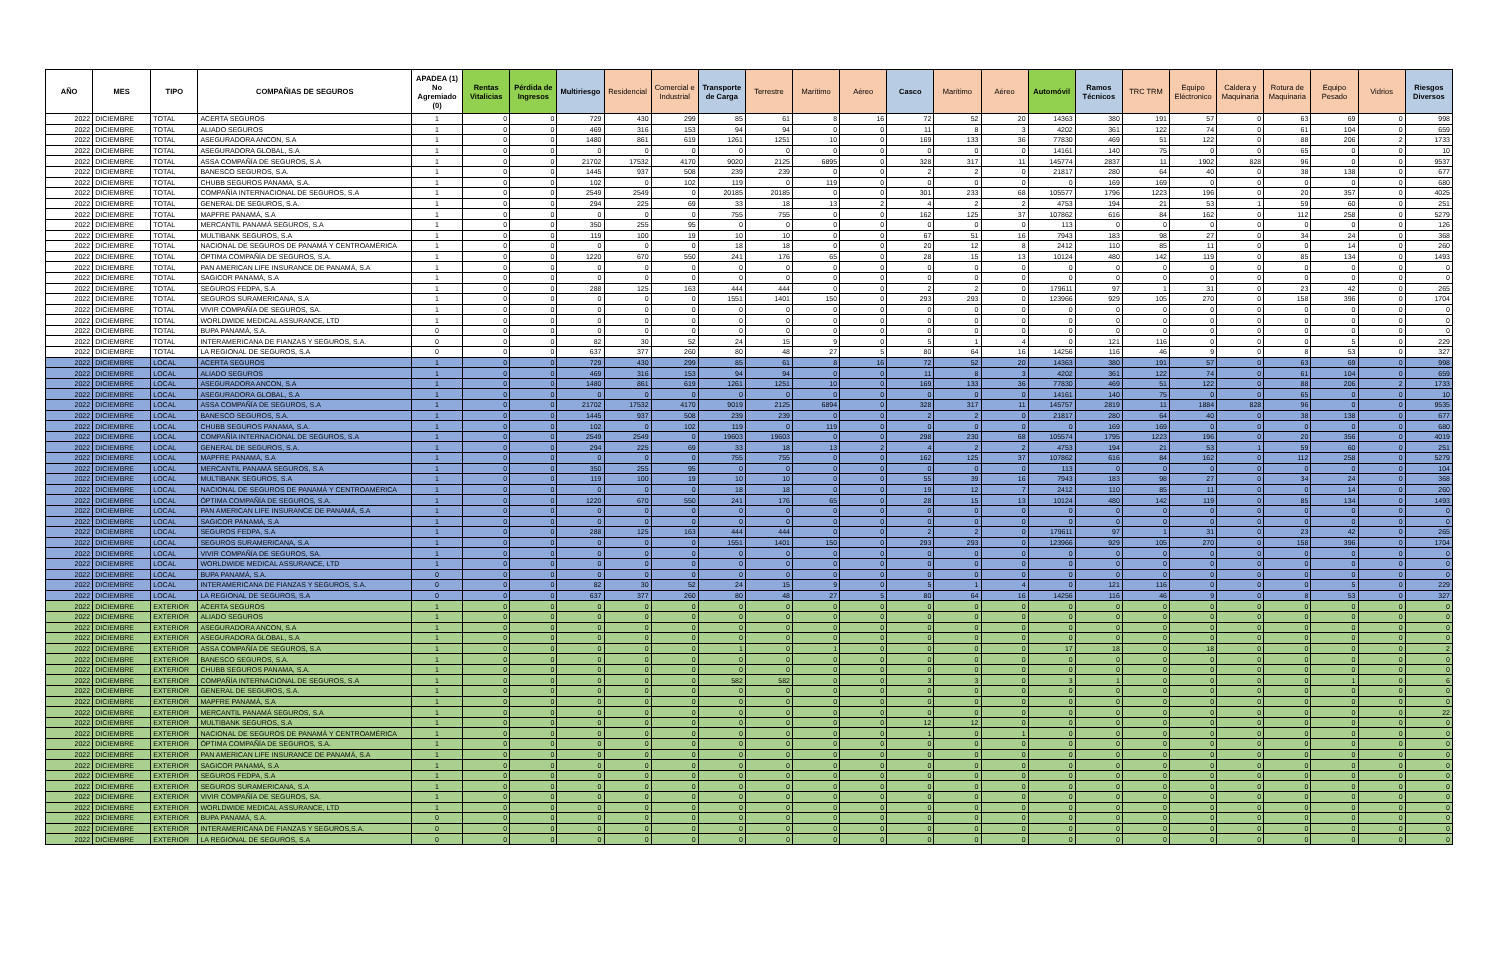| AÑO | MES | TIPO | COMPAÑIAS DE SEGUROS | APADEA (1) No Agremiado (0) | Rentas Vitalicias | Pérdida de Ingresos | Multiriesgo | Residencial | Comercial e Industrial | Transporte de Carga | Terrestre | Marítimo | Aéreo | Casco | Marítimo | Aéreo | Automóvil | Ramos Técnicos | TRC TRM | Equipo Eléctronico | Caldera y Maquinaria | Rotura de Maquinaria | Equipo Pesado | Vidrios | Riesgos Diversos |
| --- | --- | --- | --- | --- | --- | --- | --- | --- | --- | --- | --- | --- | --- | --- | --- | --- | --- | --- | --- | --- | --- | --- | --- | --- | --- |
| 2022 | DICIEMBRE | TOTAL | ACERTA SEGUROS | 1 | 0 | 0 | 729 | 430 | 299 | 85 | 61 | 8 | 16 | 72 | 52 | 20 | 14363 | 380 | 191 | 57 | 0 | 63 | 69 | 0 | 998 |
| 2022 | DICIEMBRE | TOTAL | ALIADO SEGUROS | 1 | 0 | 0 | 469 | 316 | 153 | 94 | 94 | 0 | 0 | 11 | 8 | 3 | 4202 | 361 | 122 | 74 | 0 | 61 | 104 | 0 | 659 |
| 2022 | DICIEMBRE | TOTAL | ASEGURADORA ANCON, S.A | 1 | 0 | 0 | 1480 | 861 | 619 | 1261 | 1251 | 10 | 0 | 169 | 133 | 36 | 77830 | 469 | 51 | 122 | 0 | 88 | 206 | 2 | 1733 |
| 2022 | DICIEMBRE | TOTAL | ASEGURADORA GLOBAL, S.A | 1 | 0 | 0 | 0 | 0 | 0 | 0 | 0 | 0 | 0 | 0 | 0 | 0 | 14161 | 140 | 75 | 0 | 0 | 65 | 0 | 0 | 10 |
| 2022 | DICIEMBRE | TOTAL | ASSA COMPAÑÍA DE SEGUROS, S.A | 1 | 0 | 0 | 21702 | 17532 | 4170 | 9020 | 2125 | 6895 | 0 | 328 | 317 | 11 | 145774 | 2837 | 11 | 1902 | 828 | 96 | 0 | 0 | 9537 |
| 2022 | DICIEMBRE | TOTAL | BANESCO SEGUROS, S.A. | 1 | 0 | 0 | 1445 | 937 | 508 | 239 | 239 | 0 | 0 | 2 | 2 | 0 | 21817 | 280 | 64 | 40 | 0 | 38 | 138 | 0 | 677 |
| 2022 | DICIEMBRE | TOTAL | CHUBB SEGUROS PANAMA, S.A. | 1 | 0 | 0 | 102 | 0 | 102 | 119 | 0 | 119 | 0 | 0 | 0 | 0 | 0 | 169 | 169 | 0 | 0 | 0 | 0 | 0 | 680 |
| 2022 | DICIEMBRE | TOTAL | COMPAÑÍA INTERNACIONAL DE SEGUROS, S.A | 1 | 0 | 0 | 2549 | 2549 | 0 | 20185 | 20185 | 0 | 0 | 301 | 233 | 68 | 105577 | 1796 | 1223 | 196 | 0 | 20 | 357 | 0 | 4025 |
| 2022 | DICIEMBRE | TOTAL | GENERAL DE SEGUROS, S.A. | 1 | 0 | 0 | 294 | 225 | 69 | 33 | 18 | 13 | 2 | 4 | 2 | 2 | 4753 | 194 | 21 | 53 | 1 | 59 | 60 | 0 | 251 |
| 2022 | DICIEMBRE | TOTAL | MAPFRE PANAMÁ, S.A | 1 | 0 | 0 | 0 | 0 | 0 | 755 | 755 | 0 | 0 | 162 | 125 | 37 | 107862 | 616 | 84 | 162 | 0 | 112 | 258 | 0 | 5279 |
| 2022 | DICIEMBRE | TOTAL | MERCANTIL PANAMÁ SEGUROS, S.A | 1 | 0 | 0 | 350 | 255 | 95 | 0 | 0 | 0 | 0 | 0 | 0 | 0 | 113 | 0 | 0 | 0 | 0 | 0 | 0 | 0 | 126 |
| 2022 | DICIEMBRE | TOTAL | MULTIBANK SEGUROS, S.A | 1 | 0 | 0 | 119 | 100 | 19 | 10 | 10 | 0 | 0 | 67 | 51 | 16 | 7943 | 183 | 98 | 27 | 0 | 34 | 24 | 0 | 368 |
| 2022 | DICIEMBRE | TOTAL | NACIONAL DE SEGUROS DE PANAMÁ Y CENTROAMÉRICA | 1 | 0 | 0 | 0 | 0 | 0 | 18 | 18 | 0 | 0 | 20 | 12 | 8 | 2412 | 110 | 85 | 11 | 0 | 0 | 14 | 0 | 260 |
| 2022 | DICIEMBRE | TOTAL | ÓPTIMA COMPAÑÍA DE SEGUROS, S.A. | 1 | 0 | 0 | 1220 | 670 | 550 | 241 | 176 | 65 | 0 | 28 | 15 | 13 | 10124 | 480 | 142 | 119 | 0 | 85 | 134 | 0 | 1493 |
| 2022 | DICIEMBRE | TOTAL | PAN AMERICAN LIFE INSURANCE DE PANAMÁ, S.A | 1 | 0 | 0 | 0 | 0 | 0 | 0 | 0 | 0 | 0 | 0 | 0 | 0 | 0 | 0 | 0 | 0 | 0 | 0 | 0 | 0 | 0 |
| 2022 | DICIEMBRE | TOTAL | SAGICOR PANAMÁ, S.A | 1 | 0 | 0 | 0 | 0 | 0 | 0 | 0 | 0 | 0 | 0 | 0 | 0 | 0 | 0 | 0 | 0 | 0 | 0 | 0 | 0 | 0 |
| 2022 | DICIEMBRE | TOTAL | SEGUROS FEDPA, S.A | 1 | 0 | 0 | 288 | 125 | 163 | 444 | 444 | 0 | 0 | 2 | 2 | 0 | 179611 | 97 | 1 | 31 | 0 | 23 | 42 | 0 | 265 |
| 2022 | DICIEMBRE | TOTAL | SEGUROS SURAMERICANA, S.A | 1 | 0 | 0 | 0 | 0 | 0 | 1551 | 1401 | 150 | 0 | 293 | 293 | 0 | 123966 | 929 | 105 | 270 | 0 | 158 | 396 | 0 | 1704 |
| 2022 | DICIEMBRE | TOTAL | VIVIR COMPAÑÍA DE SEGUROS, SA. | 1 | 0 | 0 | 0 | 0 | 0 | 0 | 0 | 0 | 0 | 0 | 0 | 0 | 0 | 0 | 0 | 0 | 0 | 0 | 0 | 0 | 0 |
| 2022 | DICIEMBRE | TOTAL | WORLDWIDE MEDICAL ASSURANCE, LTD | 1 | 0 | 0 | 0 | 0 | 0 | 0 | 0 | 0 | 0 | 0 | 0 | 0 | 0 | 0 | 0 | 0 | 0 | 0 | 0 | 0 | 0 |
| 2022 | DICIEMBRE | TOTAL | BUPA PANAMÁ, S.A. | 0 | 0 | 0 | 0 | 0 | 0 | 0 | 0 | 0 | 0 | 0 | 0 | 0 | 0 | 0 | 0 | 0 | 0 | 0 | 0 | 0 | 0 |
| 2022 | DICIEMBRE | TOTAL | INTERAMERICANA DE FIANZAS Y SEGUROS, S.A. | 0 | 0 | 0 | 82 | 30 | 52 | 24 | 15 | 9 | 0 | 5 | 1 | 4 | 0 | 121 | 116 | 0 | 0 | 0 | 5 | 0 | 229 |
| 2022 | DICIEMBRE | TOTAL | LA REGIONAL DE SEGUROS, S.A | 0 | 0 | 0 | 637 | 377 | 260 | 80 | 48 | 27 | 5 | 80 | 64 | 16 | 14256 | 116 | 46 | 9 | 0 | 8 | 53 | 0 | 327 |
| 2022 | DICIEMBRE | LOCAL | ACERTA SEGUROS | 1 | 0 | 0 | 729 | 430 | 299 | 85 | 61 | 8 | 16 | 72 | 52 | 20 | 14363 | 380 | 191 | 57 | 0 | 63 | 69 | 0 | 998 |
| 2022 | DICIEMBRE | LOCAL | ALIADO SEGUROS | 1 | 0 | 0 | 469 | 316 | 153 | 94 | 94 | 0 | 0 | 11 | 8 | 3 | 4202 | 361 | 122 | 74 | 0 | 61 | 104 | 0 | 659 |
| 2022 | DICIEMBRE | LOCAL | ASEGURADORA ANCON, S.A | 1 | 0 | 0 | 1480 | 861 | 619 | 1261 | 1251 | 10 | 0 | 169 | 133 | 36 | 77830 | 469 | 51 | 122 | 0 | 88 | 206 | 2 | 1733 |
| 2022 | DICIEMBRE | LOCAL | ASEGURADORA GLOBAL, S.A | 1 | 0 | 0 | 0 | 0 | 0 | 0 | 0 | 0 | 0 | 0 | 0 | 0 | 14161 | 140 | 75 | 0 | 0 | 65 | 0 | 0 | 10 |
| 2022 | DICIEMBRE | LOCAL | ASSA COMPAÑÍA DE SEGUROS, S.A | 1 | 0 | 0 | 21702 | 17532 | 4170 | 9019 | 2125 | 6894 | 0 | 328 | 317 | 11 | 145757 | 2819 | 11 | 1884 | 828 | 96 | 0 | 0 | 9535 |
| 2022 | DICIEMBRE | LOCAL | BANESCO SEGUROS, S.A. | 1 | 0 | 0 | 1445 | 937 | 508 | 239 | 239 | 0 | 0 | 2 | 2 | 0 | 21817 | 280 | 64 | 40 | 0 | 38 | 138 | 0 | 677 |
| 2022 | DICIEMBRE | LOCAL | CHUBB SEGUROS PANAMA, S.A. | 1 | 0 | 0 | 102 | 0 | 102 | 119 | 0 | 119 | 0 | 0 | 0 | 0 | 0 | 169 | 169 | 0 | 0 | 0 | 0 | 0 | 680 |
| 2022 | DICIEMBRE | LOCAL | COMPAÑÍA INTERNACIONAL DE SEGUROS, S.A | 1 | 0 | 0 | 2549 | 2549 | 0 | 19603 | 19603 | 0 | 0 | 298 | 230 | 68 | 105574 | 1795 | 1223 | 196 | 0 | 20 | 356 | 0 | 4019 |
| 2022 | DICIEMBRE | LOCAL | GENERAL DE SEGUROS, S.A. | 1 | 0 | 0 | 294 | 225 | 69 | 33 | 18 | 13 | 2 | 4 | 2 | 2 | 4753 | 194 | 21 | 53 | 1 | 59 | 60 | 0 | 251 |
| 2022 | DICIEMBRE | LOCAL | MAPFRE PANAMÁ, S.A | 1 | 0 | 0 | 0 | 0 | 0 | 755 | 755 | 0 | 0 | 162 | 125 | 37 | 107862 | 616 | 84 | 162 | 0 | 112 | 258 | 0 | 5279 |
| 2022 | DICIEMBRE | LOCAL | MERCANTIL PANAMÁ SEGUROS, S.A | 1 | 0 | 0 | 350 | 255 | 95 | 0 | 0 | 0 | 0 | 0 | 0 | 0 | 113 | 0 | 0 | 0 | 0 | 0 | 0 | 0 | 104 |
| 2022 | DICIEMBRE | LOCAL | MULTIBANK SEGUROS, S.A | 1 | 0 | 0 | 119 | 100 | 19 | 10 | 10 | 0 | 0 | 55 | 39 | 16 | 7943 | 183 | 98 | 27 | 0 | 34 | 24 | 0 | 368 |
| 2022 | DICIEMBRE | LOCAL | NACIONAL DE SEGUROS DE PANAMÁ Y CENTROAMÉRICA | 1 | 0 | 0 | 0 | 0 | 0 | 18 | 18 | 0 | 0 | 19 | 12 | 7 | 2412 | 110 | 85 | 11 | 0 | 0 | 14 | 0 | 260 |
| 2022 | DICIEMBRE | LOCAL | ÓPTIMA COMPAÑÍA DE SEGUROS, S.A. | 1 | 0 | 0 | 1220 | 670 | 550 | 241 | 176 | 65 | 0 | 28 | 15 | 13 | 10124 | 480 | 142 | 119 | 0 | 85 | 134 | 0 | 1493 |
| 2022 | DICIEMBRE | LOCAL | PAN AMERICAN LIFE INSURANCE DE PANAMÁ, S.A | 1 | 0 | 0 | 0 | 0 | 0 | 0 | 0 | 0 | 0 | 0 | 0 | 0 | 0 | 0 | 0 | 0 | 0 | 0 | 0 | 0 | 0 |
| 2022 | DICIEMBRE | LOCAL | SAGICOR PANAMÁ, S.A | 1 | 0 | 0 | 0 | 0 | 0 | 0 | 0 | 0 | 0 | 0 | 0 | 0 | 0 | 0 | 0 | 0 | 0 | 0 | 0 | 0 | 0 |
| 2022 | DICIEMBRE | LOCAL | SEGUROS FEDPA, S.A | 1 | 0 | 0 | 288 | 125 | 163 | 444 | 444 | 0 | 0 | 2 | 2 | 0 | 179611 | 97 | 1 | 31 | 0 | 23 | 42 | 0 | 265 |
| 2022 | DICIEMBRE | LOCAL | SEGUROS SURAMERICANA, S.A | 1 | 0 | 0 | 0 | 0 | 0 | 1551 | 1401 | 150 | 0 | 293 | 293 | 0 | 123966 | 929 | 105 | 270 | 0 | 158 | 396 | 0 | 1704 |
| 2022 | DICIEMBRE | LOCAL | VIVIR COMPAÑÍA DE SEGUROS, SA. | 1 | 0 | 0 | 0 | 0 | 0 | 0 | 0 | 0 | 0 | 0 | 0 | 0 | 0 | 0 | 0 | 0 | 0 | 0 | 0 | 0 | 0 |
| 2022 | DICIEMBRE | LOCAL | WORLDWIDE MEDICAL ASSURANCE, LTD | 1 | 0 | 0 | 0 | 0 | 0 | 0 | 0 | 0 | 0 | 0 | 0 | 0 | 0 | 0 | 0 | 0 | 0 | 0 | 0 | 0 | 0 |
| 2022 | DICIEMBRE | LOCAL | BUPA PANAMÁ, S.A. | 0 | 0 | 0 | 0 | 0 | 0 | 0 | 0 | 0 | 0 | 0 | 0 | 0 | 0 | 0 | 0 | 0 | 0 | 0 | 0 | 0 | 0 |
| 2022 | DICIEMBRE | LOCAL | INTERAMERICANA DE FIANZAS Y SEGUROS, S.A. | 0 | 0 | 0 | 82 | 30 | 52 | 24 | 15 | 9 | 0 | 5 | 1 | 4 | 0 | 121 | 116 | 0 | 0 | 0 | 5 | 0 | 229 |
| 2022 | DICIEMBRE | LOCAL | LA REGIONAL DE SEGUROS, S.A | 0 | 0 | 0 | 637 | 377 | 260 | 80 | 48 | 27 | 5 | 80 | 64 | 16 | 14256 | 116 | 46 | 9 | 0 | 8 | 53 | 0 | 327 |
| 2022 | DICIEMBRE | EXTERIOR | ACERTA SEGUROS | 1 | 0 | 0 | 0 | 0 | 0 | 0 | 0 | 0 | 0 | 0 | 0 | 0 | 0 | 0 | 0 | 0 | 0 | 0 | 0 | 0 | 0 |
| 2022 | DICIEMBRE | EXTERIOR | ALIADO SEGUROS | 1 | 0 | 0 | 0 | 0 | 0 | 0 | 0 | 0 | 0 | 0 | 0 | 0 | 0 | 0 | 0 | 0 | 0 | 0 | 0 | 0 | 0 |
| 2022 | DICIEMBRE | EXTERIOR | ASEGURADORA ANCON, S.A | 1 | 0 | 0 | 0 | 0 | 0 | 0 | 0 | 0 | 0 | 0 | 0 | 0 | 0 | 0 | 0 | 0 | 0 | 0 | 0 | 0 | 0 |
| 2022 | DICIEMBRE | EXTERIOR | ASEGURADORA GLOBAL, S.A | 1 | 0 | 0 | 0 | 0 | 0 | 0 | 0 | 0 | 0 | 0 | 0 | 0 | 0 | 0 | 0 | 0 | 0 | 0 | 0 | 0 | 0 |
| 2022 | DICIEMBRE | EXTERIOR | ASSA COMPAÑÍA DE SEGUROS, S.A | 1 | 0 | 0 | 0 | 0 | 0 | 1 | 0 | 1 | 0 | 0 | 0 | 0 | 17 | 18 | 0 | 18 | 0 | 0 | 0 | 0 | 2 |
| 2022 | DICIEMBRE | EXTERIOR | BANESCO SEGUROS, S.A. | 1 | 0 | 0 | 0 | 0 | 0 | 0 | 0 | 0 | 0 | 0 | 0 | 0 | 0 | 0 | 0 | 0 | 0 | 0 | 0 | 0 | 0 |
| 2022 | DICIEMBRE | EXTERIOR | CHUBB SEGUROS PANAMA, S.A. | 1 | 0 | 0 | 0 | 0 | 0 | 0 | 0 | 0 | 0 | 0 | 0 | 0 | 0 | 0 | 0 | 0 | 0 | 0 | 0 | 0 | 0 |
| 2022 | DICIEMBRE | EXTERIOR | COMPAÑÍA INTERNACIONAL DE SEGUROS, S.A | 1 | 0 | 0 | 0 | 0 | 0 | 582 | 582 | 0 | 0 | 3 | 3 | 0 | 3 | 1 | 0 | 0 | 0 | 0 | 1 | 0 | 6 |
| 2022 | DICIEMBRE | EXTERIOR | GENERAL DE SEGUROS, S.A. | 1 | 0 | 0 | 0 | 0 | 0 | 0 | 0 | 0 | 0 | 0 | 0 | 0 | 0 | 0 | 0 | 0 | 0 | 0 | 0 | 0 | 0 |
| 2022 | DICIEMBRE | EXTERIOR | MAPFRE PANAMÁ, S.A | 1 | 0 | 0 | 0 | 0 | 0 | 0 | 0 | 0 | 0 | 0 | 0 | 0 | 0 | 0 | 0 | 0 | 0 | 0 | 0 | 0 | 0 |
| 2022 | DICIEMBRE | EXTERIOR | MERCANTIL PANAMÁ SEGUROS, S.A | 1 | 0 | 0 | 0 | 0 | 0 | 0 | 0 | 0 | 0 | 0 | 0 | 0 | 0 | 0 | 0 | 0 | 0 | 0 | 0 | 0 | 22 |
| 2022 | DICIEMBRE | EXTERIOR | MULTIBANK SEGUROS, S.A | 1 | 0 | 0 | 0 | 0 | 0 | 0 | 0 | 0 | 0 | 12 | 12 | 0 | 0 | 0 | 0 | 0 | 0 | 0 | 0 | 0 | 0 |
| 2022 | DICIEMBRE | EXTERIOR | NACIONAL DE SEGUROS DE PANAMÁ Y CENTROAMÉRICA | 1 | 0 | 0 | 0 | 0 | 0 | 0 | 0 | 0 | 0 | 1 | 0 | 1 | 0 | 0 | 0 | 0 | 0 | 0 | 0 | 0 | 0 |
| 2022 | DICIEMBRE | EXTERIOR | ÓPTIMA COMPAÑÍA DE SEGUROS, S.A. | 1 | 0 | 0 | 0 | 0 | 0 | 0 | 0 | 0 | 0 | 0 | 0 | 0 | 0 | 0 | 0 | 0 | 0 | 0 | 0 | 0 | 0 |
| 2022 | DICIEMBRE | EXTERIOR | PAN AMERICAN LIFE INSURANCE DE PANAMÁ, S.A | 1 | 0 | 0 | 0 | 0 | 0 | 0 | 0 | 0 | 0 | 0 | 0 | 0 | 0 | 0 | 0 | 0 | 0 | 0 | 0 | 0 | 0 |
| 2022 | DICIEMBRE | EXTERIOR | SAGICOR PANAMÁ, S.A | 1 | 0 | 0 | 0 | 0 | 0 | 0 | 0 | 0 | 0 | 0 | 0 | 0 | 0 | 0 | 0 | 0 | 0 | 0 | 0 | 0 | 0 |
| 2022 | DICIEMBRE | EXTERIOR | SEGUROS FEDPA, S.A | 1 | 0 | 0 | 0 | 0 | 0 | 0 | 0 | 0 | 0 | 0 | 0 | 0 | 0 | 0 | 0 | 0 | 0 | 0 | 0 | 0 | 0 |
| 2022 | DICIEMBRE | EXTERIOR | SEGUROS SURAMERICANA, S.A | 1 | 0 | 0 | 0 | 0 | 0 | 0 | 0 | 0 | 0 | 0 | 0 | 0 | 0 | 0 | 0 | 0 | 0 | 0 | 0 | 0 | 0 |
| 2022 | DICIEMBRE | EXTERIOR | VIVIR COMPAÑÍA DE SEGUROS, SA. | 1 | 0 | 0 | 0 | 0 | 0 | 0 | 0 | 0 | 0 | 0 | 0 | 0 | 0 | 0 | 0 | 0 | 0 | 0 | 0 | 0 | 0 |
| 2022 | DICIEMBRE | EXTERIOR | WORLDWIDE MEDICAL ASSURANCE, LTD | 1 | 0 | 0 | 0 | 0 | 0 | 0 | 0 | 0 | 0 | 0 | 0 | 0 | 0 | 0 | 0 | 0 | 0 | 0 | 0 | 0 | 0 |
| 2022 | DICIEMBRE | EXTERIOR | BUPA PANAMÁ, S.A. | 0 | 0 | 0 | 0 | 0 | 0 | 0 | 0 | 0 | 0 | 0 | 0 | 0 | 0 | 0 | 0 | 0 | 0 | 0 | 0 | 0 | 0 |
| 2022 | DICIEMBRE | EXTERIOR | INTERAMERICANA DE FIANZAS Y SEGUROS,S.A. | 0 | 0 | 0 | 0 | 0 | 0 | 0 | 0 | 0 | 0 | 0 | 0 | 0 | 0 | 0 | 0 | 0 | 0 | 0 | 0 | 0 | 0 |
| 2022 | DICIEMBRE | EXTERIOR | LA REGIONAL DE SEGUROS, S.A | 0 | 0 | 0 | 0 | 0 | 0 | 0 | 0 | 0 | 0 | 0 | 0 | 0 | 0 | 0 | 0 | 0 | 0 | 0 | 0 | 0 | 0 |